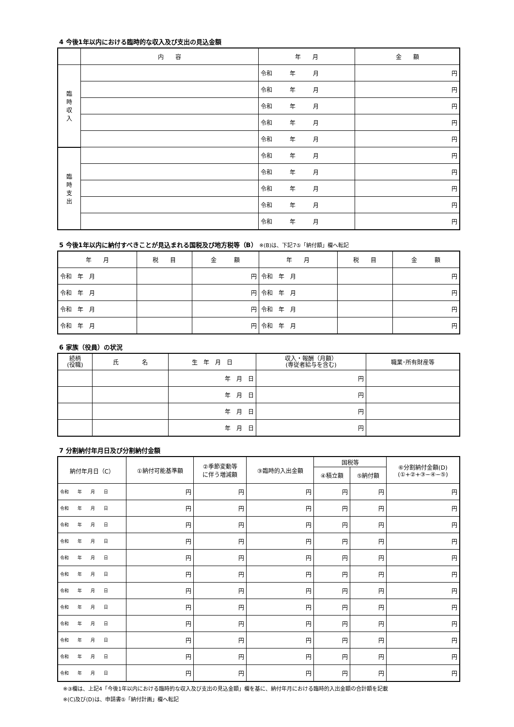4 今後1年以内における臨時的な収入及び支出の見込金額
| | 内 容 | 年 月 | 金 額 |
| --- | --- | --- | --- |
| 臨 時 収 入 | | 令和 年 月 | 円 |
| | | 令和 年 月 | 円 |
| | | 令和 年 月 | 円 |
| | | 令和 年 月 | 円 |
| | | 令和 年 月 | 円 |
| 臨 時 支 出 | | 令和 年 月 | 円 |
| | | 令和 年 月 | 円 |
| | | 令和 年 月 | 円 |
| | | 令和 年 月 | 円 |
| | | 令和 年 月 | 円 |
5 今後1年以内に納付すべきことが見込まれる国税及び地方税等（B） ※(B)は、下記7⑤「納付額」欄へ転記
| 年 月 | 税 目 | 金 額 | 年 月 | 税 目 | 金 額 |
| --- | --- | --- | --- | --- | --- |
| 令和 年 月 | | 円 | 令和 年 月 | | 円 |
| 令和 年 月 | | 円 | 令和 年 月 | | 円 |
| 令和 年 月 | | 円 | 令和 年 月 | | 円 |
| 令和 年 月 | | 円 | 令和 年 月 | | 円 |
6 家族（役員）の状況
| 続柄 (役職) | 氏 名 | 生 年 月 日 | 収入・報酬（月額） (専従者給与を含む) | 職業･所有財産等 |
| --- | --- | --- | --- | --- |
| | | 年 月 日 | 円 | |
| | | 年 月 日 | 円 | |
| | | 年 月 日 | 円 | |
| | | 年 月 日 | 円 | |
7 分割納付年月日及び分割納付金額
| 納付年月日（C） | ①納付可能基準額 | ②季節変動等 に伴う増減額 | ③臨時的入出金額 | 国税等 | | ⑥分割納付金額(D) (①+②+③−④−⑤) |
| --- | --- | --- | --- | --- | --- | --- |
| | | | | ④積立額 | ⑤納付額 | |
| 令和 年 月 日 | 円 | 円 | 円 | 円 | 円 | 円 |
| 令和 年 月 日 | 円 | 円 | 円 | 円 | 円 | 円 |
| 令和 年 月 日 | 円 | 円 | 円 | 円 | 円 | 円 |
| 令和 年 月 日 | 円 | 円 | 円 | 円 | 円 | 円 |
| 令和 年 月 日 | 円 | 円 | 円 | 円 | 円 | 円 |
| 令和 年 月 日 | 円 | 円 | 円 | 円 | 円 | 円 |
| 令和 年 月 日 | 円 | 円 | 円 | 円 | 円 | 円 |
| 令和 年 月 日 | 円 | 円 | 円 | 円 | 円 | 円 |
| 令和 年 月 日 | 円 | 円 | 円 | 円 | 円 | 円 |
| 令和 年 月 日 | 円 | 円 | 円 | 円 | 円 | 円 |
| 令和 年 月 日 | 円 | 円 | 円 | 円 | 円 | 円 |
| 令和 年 月 日 | 円 | 円 | 円 | 円 | 円 | 円 |
※③欄は、上記4「今後1年以内における臨時的な収入及び支出の見込金額」欄を基に、納付年月における臨時的入出金額の合計額を記載
※(C)及び(D)は、申請書⑤「納付計画」欄へ転記